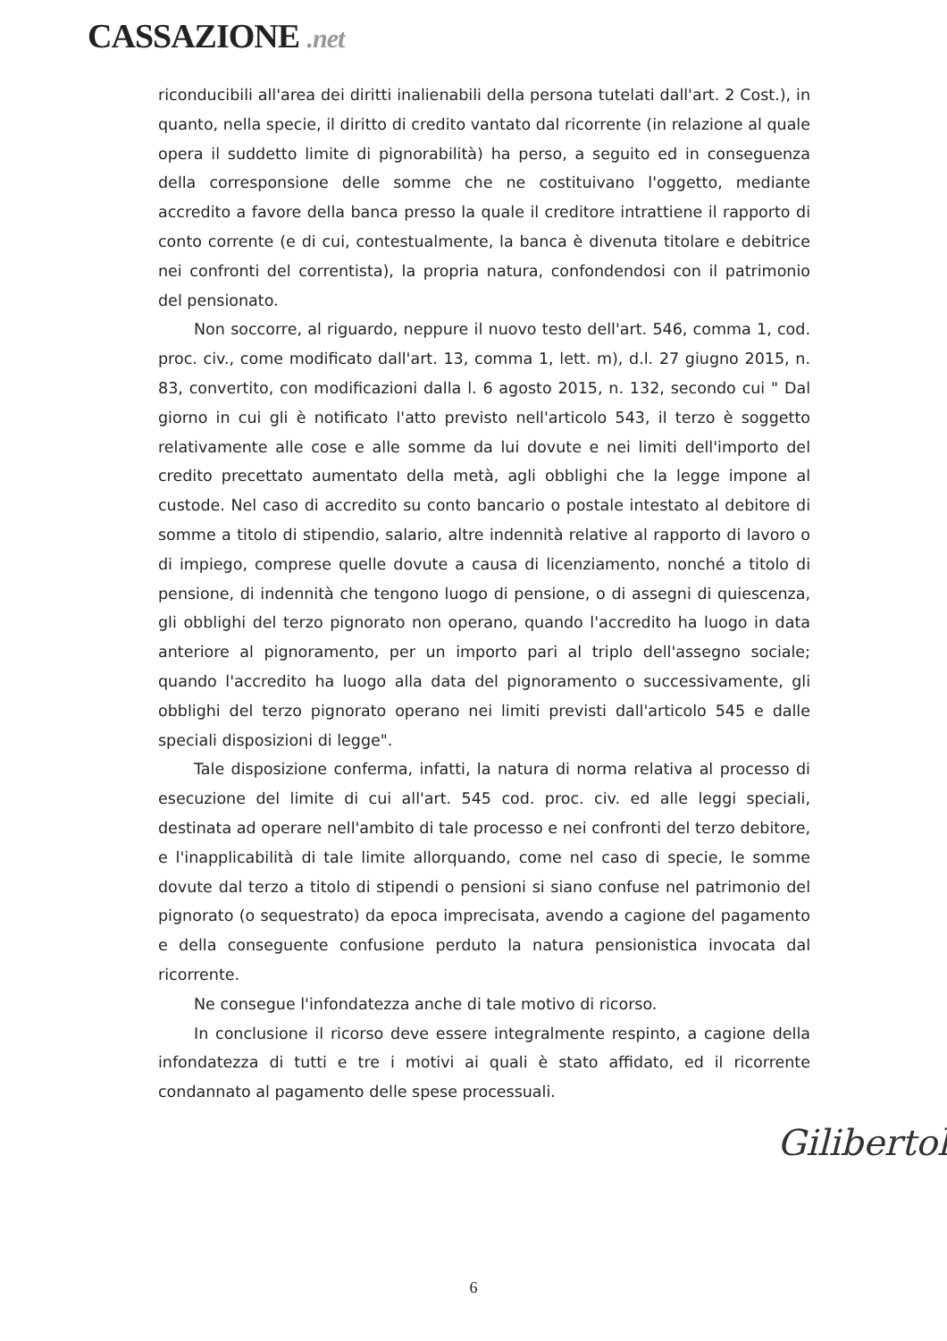CASSAZIONE .net
riconducibili all'area dei diritti inalienabili della persona tutelati dall'art. 2 Cost.), in quanto, nella specie, il diritto di credito vantato dal ricorrente (in relazione al quale opera il suddetto limite di pignorabilità) ha perso, a seguito ed in conseguenza della corresponsione delle somme che ne costituivano l'oggetto, mediante accredito a favore della banca presso la quale il creditore intrattiene il rapporto di conto corrente (e di cui, contestualmente, la banca è divenuta titolare e debitrice nei confronti del correntista), la propria natura, confondendosi con il patrimonio del pensionato.
Non soccorre, al riguardo, neppure il nuovo testo dell'art. 546, comma 1, cod. proc. civ., come modificato dall'art. 13, comma 1, lett. m), d.l. 27 giugno 2015, n. 83, convertito, con modificazioni dalla l. 6 agosto 2015, n. 132, secondo cui " Dal giorno in cui gli è notificato l'atto previsto nell'articolo 543, il terzo è soggetto relativamente alle cose e alle somme da lui dovute e nei limiti dell'importo del credito precettato aumentato della metà, agli obblighi che la legge impone al custode. Nel caso di accredito su conto bancario o postale intestato al debitore di somme a titolo di stipendio, salario, altre indennità relative al rapporto di lavoro o di impiego, comprese quelle dovute a causa di licenziamento, nonché a titolo di pensione, di indennità che tengono luogo di pensione, o di assegni di quiescenza, gli obblighi del terzo pignorato non operano, quando l'accredito ha luogo in data anteriore al pignoramento, per un importo pari al triplo dell'assegno sociale; quando l'accredito ha luogo alla data del pignoramento o successivamente, gli obblighi del terzo pignorato operano nei limiti previsti dall'articolo 545 e dalle speciali disposizioni di legge".
Tale disposizione conferma, infatti, la natura di norma relativa al processo di esecuzione del limite di cui all'art. 545 cod. proc. civ. ed alle leggi speciali, destinata ad operare nell'ambito di tale processo e nei confronti del terzo debitore, e l'inapplicabilità di tale limite allorquando, come nel caso di specie, le somme dovute dal terzo a titolo di stipendi o pensioni si siano confuse nel patrimonio del pignorato (o sequestrato) da epoca imprecisata, avendo a cagione del pagamento e della conseguente confusione perduto la natura pensionistica invocata dal ricorrente.
Ne consegue l'infondatezza anche di tale motivo di ricorso.
In conclusione il ricorso deve essere integralmente respinto, a cagione della infondatezza di tutti e tre i motivi ai quali è stato affidato, ed il ricorrente condannato al pagamento delle spese processuali.
Gilibertoli
6